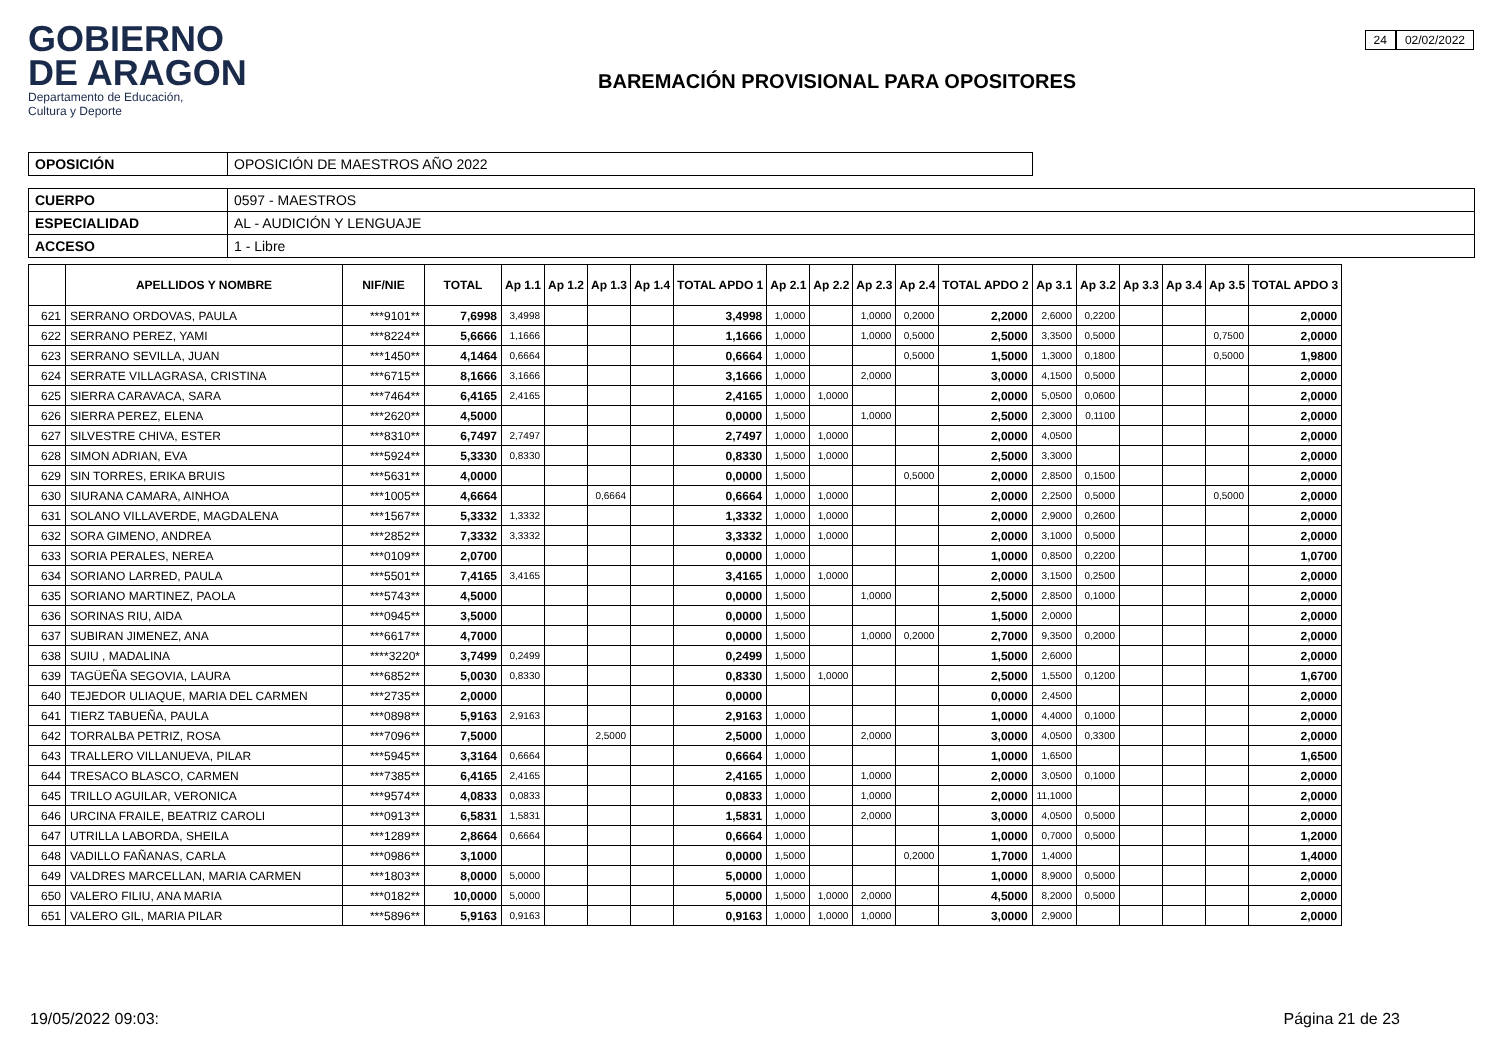GOBIERNO
DE ARAGON
Departamento de Educación,
Cultura y Deporte
BAREMACIÓN PROVISIONAL PARA OPOSITORES
24 02/02/2022
| OPOSICIÓN | OPOSICIÓN DE MAESTROS AÑO 2022 |
| CUERPO | 0597 - MAESTROS |
| ESPECIALIDAD | AL - AUDICIÓN Y LENGUAJE |
| ACCESO | 1 - Libre |
| | APELLIDOS Y NOMBRE | NIF/NIE | TOTAL | Ap 1.1 | Ap 1.2 | Ap 1.3 | Ap 1.4 | TOTAL APDO 1 | Ap 2.1 | Ap 2.2 | Ap 2.3 | Ap 2.4 | TOTAL APDO 2 | Ap 3.1 | Ap 3.2 | Ap 3.3 | Ap 3.4 | Ap 3.5 | TOTAL APDO 3 |
| --- | --- | --- | --- | --- | --- | --- | --- | --- | --- | --- | --- | --- | --- | --- | --- | --- | --- | --- | --- |
| 621 | SERRANO ORDOVAS, PAULA | ***9101** | 7,6998 | 3,4998 | | | | 3,4998 | 1,0000 | | 1,0000 | 0,2000 | 2,2000 | 2,6000 | 0,2200 | | | | 2,0000 |
| 622 | SERRANO PEREZ, YAMI | ***8224** | 5,6666 | 1,1666 | | | | 1,1666 | 1,0000 | | 1,0000 | 0,5000 | 2,5000 | 3,3500 | 0,5000 | | | 0,7500 | 2,0000 |
| 623 | SERRANO SEVILLA, JUAN | ***1450** | 4,1464 | 0,6664 | | | | 0,6664 | 1,0000 | | | 0,5000 | 1,5000 | 1,3000 | 0,1800 | | | 0,5000 | 1,9800 |
| 624 | SERRATE VILLAGRASA, CRISTINA | ***6715** | 8,1666 | 3,1666 | | | | 3,1666 | 1,0000 | | 2,0000 | | 3,0000 | 4,1500 | 0,5000 | | | | 2,0000 |
| 625 | SIERRA CARAVACA, SARA | ***7464** | 6,4165 | 2,4165 | | | | 2,4165 | 1,0000 | 1,0000 | | | 2,0000 | 5,0500 | 0,0600 | | | | 2,0000 |
| 626 | SIERRA PEREZ, ELENA | ***2620** | 4,5000 | | | | | 0,0000 | 1,5000 | | 1,0000 | | 2,5000 | 2,3000 | 0,1100 | | | | 2,0000 |
| 627 | SILVESTRE CHIVA, ESTER | ***8310** | 6,7497 | 2,7497 | | | | 2,7497 | 1,0000 | 1,0000 | | | 2,0000 | 4,0500 | | | | | 2,0000 |
| 628 | SIMON ADRIAN, EVA | ***5924** | 5,3330 | 0,8330 | | | | 0,8330 | 1,5000 | 1,0000 | | | 2,5000 | 3,3000 | | | | | 2,0000 |
| 629 | SIN TORRES, ERIKA BRUIS | ***5631** | 4,0000 | | | | | 0,0000 | 1,5000 | | | 0,5000 | 2,0000 | 2,8500 | 0,1500 | | | | 2,0000 |
| 630 | SIURANA CAMARA, AINHOA | ***1005** | 4,6664 | | | 0,6664 | | 0,6664 | 1,0000 | 1,0000 | | | 2,0000 | 2,2500 | 0,5000 | | | 0,5000 | 2,0000 |
| 631 | SOLANO VILLAVERDE, MAGDALENA | ***1567** | 5,3332 | 1,3332 | | | | 1,3332 | 1,0000 | 1,0000 | | | 2,0000 | 2,9000 | 0,2600 | | | | 2,0000 |
| 632 | SORA GIMENO, ANDREA | ***2852** | 7,3332 | 3,3332 | | | | 3,3332 | 1,0000 | 1,0000 | | | 2,0000 | 3,1000 | 0,5000 | | | | 2,0000 |
| 633 | SORIA PERALES, NEREA | ***0109** | 2,0700 | | | | | 0,0000 | 1,0000 | | | | 1,0000 | 0,8500 | 0,2200 | | | | 1,0700 |
| 634 | SORIANO LARRED, PAULA | ***5501** | 7,4165 | 3,4165 | | | | 3,4165 | 1,0000 | 1,0000 | | | 2,0000 | 3,1500 | 0,2500 | | | | 2,0000 |
| 635 | SORIANO MARTINEZ, PAOLA | ***5743** | 4,5000 | | | | | 0,0000 | 1,5000 | | 1,0000 | | 2,5000 | 2,8500 | 0,1000 | | | | 2,0000 |
| 636 | SORINAS RIU, AIDA | ***0945** | 3,5000 | | | | | 0,0000 | 1,5000 | | | | 1,5000 | 2,0000 | | | | | 2,0000 |
| 637 | SUBIRAN JIMENEZ, ANA | ***6617** | 4,7000 | | | | | 0,0000 | 1,5000 | | 1,0000 | 0,2000 | 2,7000 | 9,3500 | 0,2000 | | | | 2,0000 |
| 638 | SUIU , MADALINA | ****3220* | 3,7499 | 0,2499 | | | | 0,2499 | 1,5000 | | | | 1,5000 | 2,6000 | | | | | 2,0000 |
| 639 | TAGÜEÑA SEGOVIA, LAURA | ***6852** | 5,0030 | 0,8330 | | | | 0,8330 | 1,5000 | 1,0000 | | | 2,5000 | 1,5500 | 0,1200 | | | | 1,6700 |
| 640 | TEJEDOR ULIAQUE, MARIA DEL CARMEN | ***2735** | 2,0000 | | | | | 0,0000 | | | | | 0,0000 | 2,4500 | | | | | 2,0000 |
| 641 | TIERZ TABUEÑA, PAULA | ***0898** | 5,9163 | 2,9163 | | | | 2,9163 | 1,0000 | | | | 1,0000 | 4,4000 | 0,1000 | | | | 2,0000 |
| 642 | TORRALBA PETRIZ, ROSA | ***7096** | 7,5000 | | | 2,5000 | | 2,5000 | 1,0000 | | 2,0000 | | 3,0000 | 4,0500 | 0,3300 | | | | 2,0000 |
| 643 | TRALLERO VILLANUEVA, PILAR | ***5945** | 3,3164 | 0,6664 | | | | 0,6664 | 1,0000 | | | | 1,0000 | 1,6500 | | | | | 1,6500 |
| 644 | TRESACO BLASCO, CARMEN | ***7385** | 6,4165 | 2,4165 | | | | 2,4165 | 1,0000 | | 1,0000 | | 2,0000 | 3,0500 | 0,1000 | | | | 2,0000 |
| 645 | TRILLO AGUILAR, VERONICA | ***9574** | 4,0833 | 0,0833 | | | | 0,0833 | 1,0000 | | 1,0000 | | 2,0000 | 11,1000 | | | | | 2,0000 |
| 646 | URCINA FRAILE, BEATRIZ CAROLI | ***0913** | 6,5831 | 1,5831 | | | | 1,5831 | 1,0000 | | 2,0000 | | 3,0000 | 4,0500 | 0,5000 | | | | 2,0000 |
| 647 | UTRILLA LABORDA, SHEILA | ***1289** | 2,8664 | 0,6664 | | | | 0,6664 | 1,0000 | | | | 1,0000 | 0,7000 | 0,5000 | | | | 1,2000 |
| 648 | VADILLO FAÑANAS, CARLA | ***0986** | 3,1000 | | | | | 0,0000 | 1,5000 | | | 0,2000 | 1,7000 | 1,4000 | | | | | 1,4000 |
| 649 | VALDRES MARCELLAN, MARIA CARMEN | ***1803** | 8,0000 | 5,0000 | | | | 5,0000 | 1,0000 | | | | 1,0000 | 8,9000 | 0,5000 | | | | 2,0000 |
| 650 | VALERO FILIU, ANA MARIA | ***0182** | 10,0000 | 5,0000 | | | | 5,0000 | 1,5000 | 1,0000 | 2,0000 | | 4,5000 | 8,2000 | 0,5000 | | | | 2,0000 |
| 651 | VALERO GIL, MARIA PILAR | ***5896** | 5,9163 | 0,9163 | | | | 0,9163 | 1,0000 | 1,0000 | 1,0000 | | 3,0000 | 2,9000 | | | | | 2,0000 |
19/05/2022 09:03: Página 21 de 23